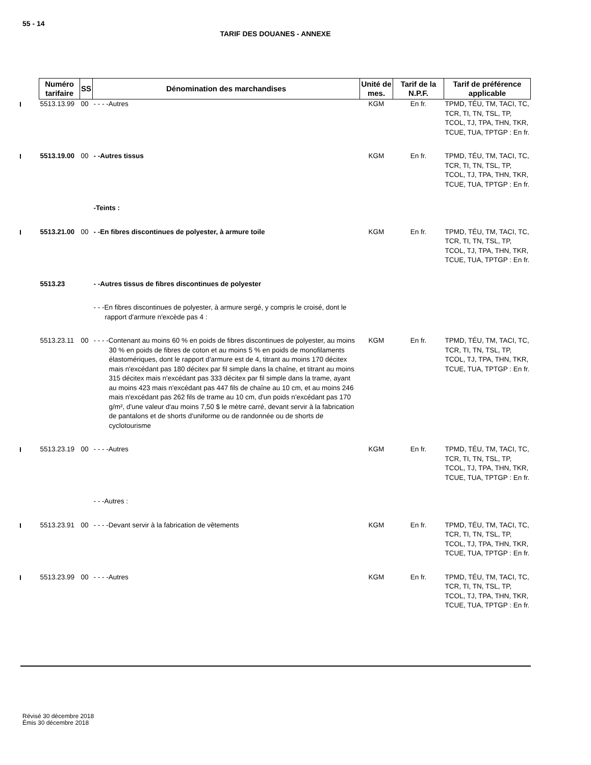55 - 14
TARIF DES DOUANES - ANNEXE
| Numéro tarifaire | SS | Dénomination des marchandises | Unité de mes. | Tarif de la N.P.F. | Tarif de préférence applicable |
| --- | --- | --- | --- | --- | --- |
| 5513.13.99 | 00 | - - - -Autres | KGM | En fr. | TPMD, TÉU, TM, TACI, TC, TCR, TI, TN, TSL, TP, TCOL, TJ, TPA, THN, TKR, TCUE, TUA, TPTGP : En fr. |
| 5513.19.00 | 00 | - -Autres tissus | KGM | En fr. | TPMD, TÉU, TM, TACI, TC, TCR, TI, TN, TSL, TP, TCOL, TJ, TPA, THN, TKR, TCUE, TUA, TPTGP : En fr. |
| | | -Teints : | | | |
| 5513.21.00 | 00 | - -En fibres discontinues de polyester, à armure toile | KGM | En fr. | TPMD, TÉU, TM, TACI, TC, TCR, TI, TN, TSL, TP, TCOL, TJ, TPA, THN, TKR, TCUE, TUA, TPTGP : En fr. |
| 5513.23 | | - -Autres tissus de fibres discontinues de polyester | | | |
| | | - - -En fibres discontinues de polyester, à armure sergé, y compris le croisé, dont le rapport d'armure n'excède pas 4 : | | | |
| 5513.23.11 | 00 | - - - -Contenant au moins 60 % en poids de fibres discontinues de polyester, au moins 30 % en poids de fibres de coton et au moins 5 % en poids de monofilaments élastomériques, dont le rapport d'armure est de 4, titrant au moins 170 décitex mais n'excédant pas 180 décitex par fil simple dans la chaîne, et titrant au moins 315 décitex mais n'excédant pas 333 décitex par fil simple dans la trame, ayant au moins 423 mais n'excédant pas 447 fils de chaîne au 10 cm, et au moins 246 mais n'excédant pas 262 fils de trame au 10 cm, d'un poids n'excédant pas 170 g/m², d'une valeur d'au moins 7,50 $ le mètre carré, devant servir à la fabrication de pantalons et de shorts d'uniforme ou de randonnée ou de shorts de cyclotourisme | KGM | En fr. | TPMD, TÉU, TM, TACI, TC, TCR, TI, TN, TSL, TP, TCOL, TJ, TPA, THN, TKR, TCUE, TUA, TPTGP : En fr. |
| 5513.23.19 | 00 | - - - -Autres | KGM | En fr. | TPMD, TÉU, TM, TACI, TC, TCR, TI, TN, TSL, TP, TCOL, TJ, TPA, THN, TKR, TCUE, TUA, TPTGP : En fr. |
| | | - - -Autres : | | | |
| 5513.23.91 | 00 | - - - -Devant servir à la fabrication de vêtements | KGM | En fr. | TPMD, TÉU, TM, TACI, TC, TCR, TI, TN, TSL, TP, TCOL, TJ, TPA, THN, TKR, TCUE, TUA, TPTGP : En fr. |
| 5513.23.99 | 00 | - - - -Autres | KGM | En fr. | TPMD, TÉU, TM, TACI, TC, TCR, TI, TN, TSL, TP, TCOL, TJ, TPA, THN, TKR, TCUE, TUA, TPTGP : En fr. |
Révisé 30 décembre 2018
Émis 30 décembre 2018